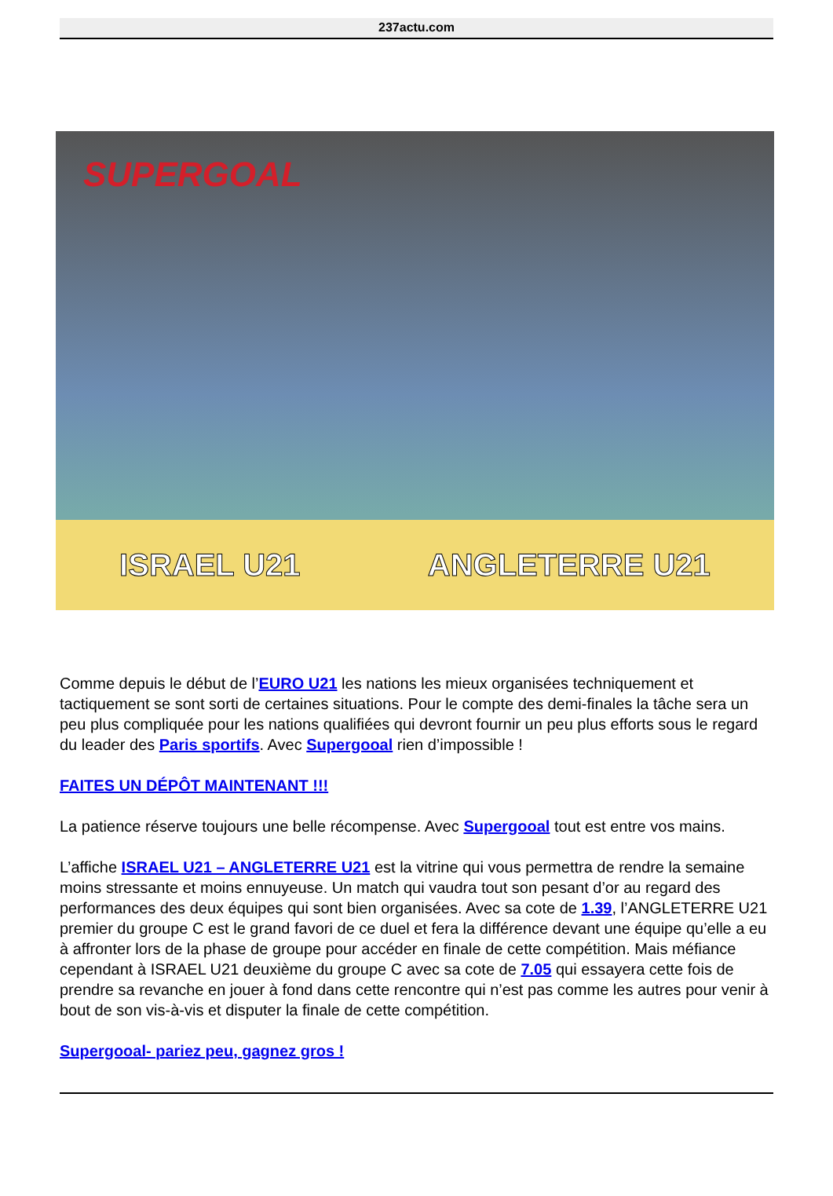237actu.com
SUPERGOAL
ISRAEL U21 ANGLETERRE U21
Comme depuis le début de l’EURO U21 les nations les mieux organisées techniquement et tactiquement se sont sorti de certaines situations. Pour le compte des demi-finales la tâche sera un peu plus compliquée pour les nations qualifiées qui devront fournir un peu plus efforts sous le regard du leader des Paris sportifs. Avec Supergooal rien d’impossible !
FAITES UN DÉPÔT MAINTENANT !!!
La patience réserve toujours une belle récompense. Avec Supergooal tout est entre vos mains.
L’affiche ISRAEL U21 – ANGLETERRE U21 est la vitrine qui vous permettra de rendre la semaine moins stressante et moins ennuyeuse. Un match qui vaudra tout son pesant d’or au regard des performances des deux équipes qui sont bien organisées. Avec sa cote de 1.39, l’ANGLETERRE U21 premier du groupe C est le grand favori de ce duel et fera la différence devant une équipe qu’elle a eu à affronter lors de la phase de groupe pour accéder en finale de cette compétition. Mais méfiance cependant à ISRAEL U21 deuxième du groupe C avec sa cote de 7.05 qui essayera cette fois de prendre sa revanche en jouer à fond dans cette rencontre qui n’est pas comme les autres pour venir à bout de son vis-à-vis et disputer la finale de cette compétition.
Supergooal- pariez peu, gagnez gros !